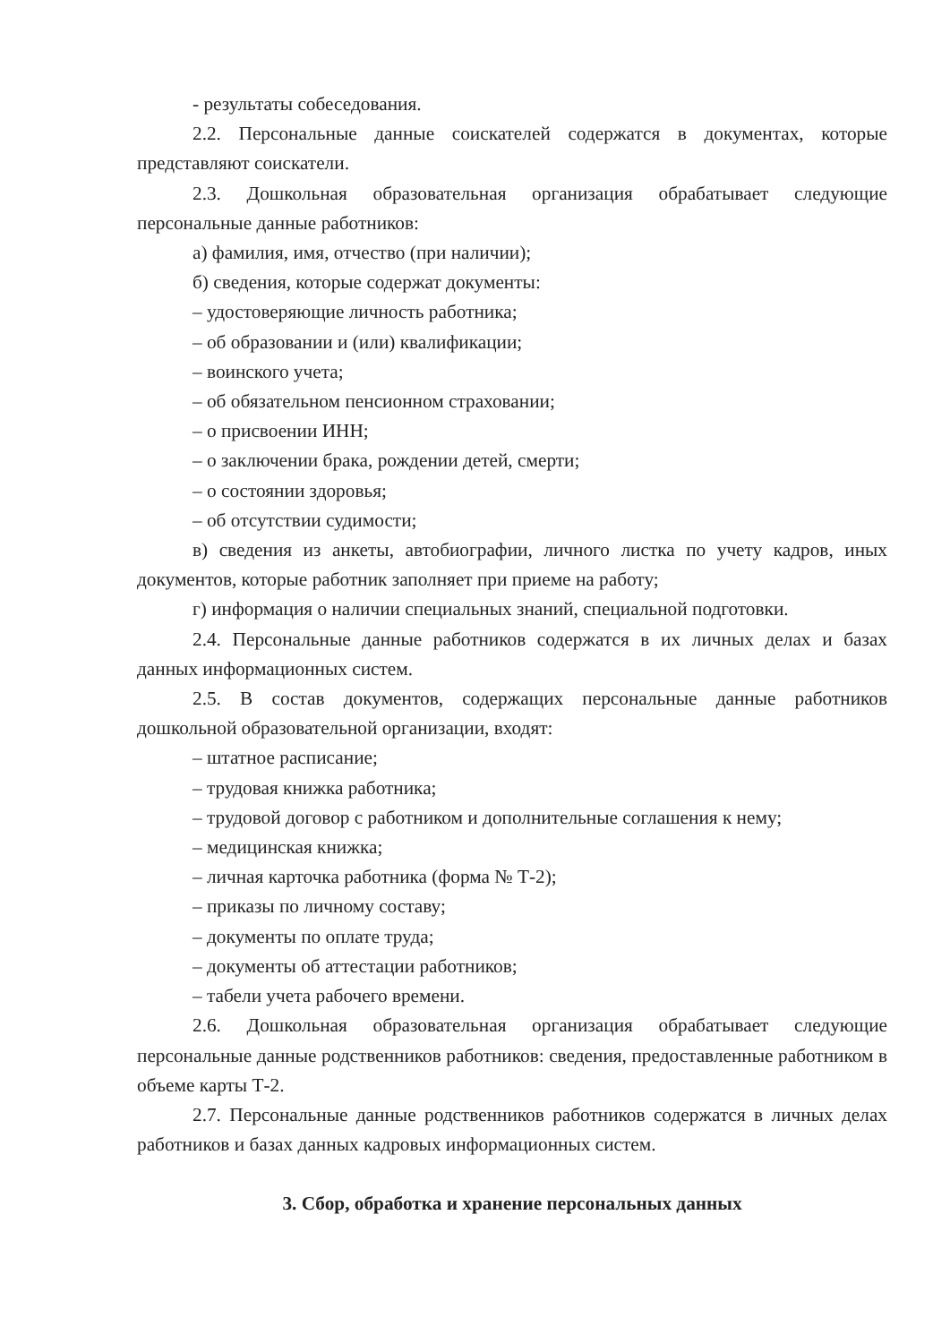- результаты собеседования.
2.2. Персональные данные соискателей содержатся в документах, которые представляют соискатели.
2.3. Дошкольная образовательная организация обрабатывает следующие персональные данные работников:
а) фамилия, имя, отчество (при наличии);
б) сведения, которые содержат документы:
– удостоверяющие личность работника;
– об образовании и (или) квалификации;
– воинского учета;
– об обязательном пенсионном страховании;
– о присвоении ИНН;
– о заключении брака, рождении детей, смерти;
– о состоянии здоровья;
– об отсутствии судимости;
в) сведения из анкеты, автобиографии, личного листка по учету кадров, иных документов, которые работник заполняет при приеме на работу;
г) информация о наличии специальных знаний, специальной подготовки.
2.4. Персональные данные работников содержатся в их личных делах и базах данных информационных систем.
2.5. В состав документов, содержащих персональные данные работников дошкольной образовательной организации, входят:
– штатное расписание;
– трудовая книжка работника;
– трудовой договор с работником и дополнительные соглашения к нему;
– медицинская книжка;
– личная карточка работника (форма № Т-2);
– приказы по личному составу;
– документы по оплате труда;
– документы об аттестации работников;
– табели учета рабочего времени.
2.6. Дошкольная образовательная организация обрабатывает следующие персональные данные родственников работников: сведения, предоставленные работником в объеме карты Т-2.
2.7. Персональные данные родственников работников содержатся в личных делах работников и базах данных кадровых информационных систем.
3. Сбор, обработка и хранение персональных данных